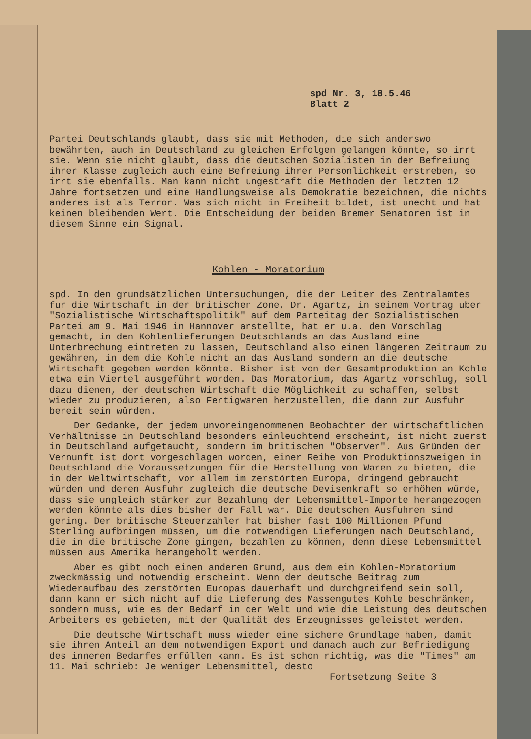spd Nr. 3, 18.5.46
Blatt 2
Partei Deutschlands glaubt, dass sie mit Methoden, die sich anderswo bewährten, auch in Deutschland zu gleichen Erfolgen gelangen könnte, so irrt sie. Wenn sie nicht glaubt, dass die deutschen Sozialisten in der Befreiung ihrer Klasse zugleich auch eine Befreiung ihrer Persönlichkeit erstreben, so irrt sie ebenfalls. Man kann nicht ungestraft die Methoden der letzten 12 Jahre fortsetzen und eine Handlungsweise als Demokratie bezeichnen, die nichts anderes ist als Terror. Was sich nicht in Freiheit bildet, ist unecht und hat keinen bleibenden Wert. Die Entscheidung der beiden Bremer Senatoren ist in diesem Sinne ein Signal.
Kohlen - Moratorium
spd. In den grundsätzlichen Untersuchungen, die der Leiter des Zentralamtes für die Wirtschaft in der britischen Zone, Dr. Agartz, in seinem Vortrag über "Sozialistische Wirtschaftspolitik" auf dem Parteitag der Sozialistischen Partei am 9. Mai 1946 in Hannover anstellte, hat er u.a. den Vorschlag gemacht, in den Kohlenlieferungen Deutschlands an das Ausland eine Unterbrechung eintreten zu lassen, Deutschland also einen längeren Zeitraum zu gewähren, in dem die Kohle nicht an das Ausland sondern an die deutsche Wirtschaft gegeben werden könnte. Bisher ist von der Gesamtproduktion an Kohle etwa ein Viertel ausgeführt worden. Das Moratorium, das Agartz vorschlug, soll dazu dienen, der deutschen Wirtschaft die Möglichkeit zu schaffen, selbst wieder zu produzieren, also Fertigwaren herzustellen, die dann zur Ausfuhr bereit sein würden.
Der Gedanke, der jedem unvoreingenommenen Beobachter der wirtschaftlichen Verhältnisse in Deutschland besonders einleuchtend erscheint, ist nicht zuerst in Deutschland aufgetaucht, sondern im britischen "Observer". Aus Gründen der Vernunft ist dort vorgeschlagen worden, einer Reihe von Produktionszweigen in Deutschland die Voraussetzungen für die Herstellung von Waren zu bieten, die in der Weltwirtschaft, vor allem im zerstörten Europa, dringend gebraucht würden und deren Ausfuhr zugleich die deutsche Devisenkraft so erhöhen würde, dass sie ungleich stärker zur Bezahlung der Lebensmittel-Importe herangezogen werden könnte als dies bisher der Fall war. Die deutschen Ausfuhren sind gering. Der britische Steuerzahler hat bisher fast 100 Millionen Pfund Sterling aufbringen müssen, um die notwendigen Lieferungen nach Deutschland, die in die britische Zone gingen, bezahlen zu können, denn diese Lebensmittel müssen aus Amerika herangeholt werden.
Aber es gibt noch einen anderen Grund, aus dem ein Kohlen-Moratorium zweckmässig und notwendig erscheint. Wenn der deutsche Beitrag zum Wiederaufbau des zerstörten Europas dauerhaft und durchgreifend sein soll, dann kann er sich nicht auf die Lieferung des Massengutes Kohle beschränken, sondern muss, wie es der Bedarf in der Welt und wie die Leistung des deutschen Arbeiters es gebieten, mit der Qualität des Erzeugnisses geleistet werden.
Die deutsche Wirtschaft muss wieder eine sichere Grundlage haben, damit sie ihren Anteil an dem notwendigen Export und danach auch zur Befriedigung des inneren Bedarfes erfüllen kann. Es ist schon richtig, was die "Times" am 11. Mai schrieb: Je weniger Lebensmittel, desto
Fortsetzung Seite 3